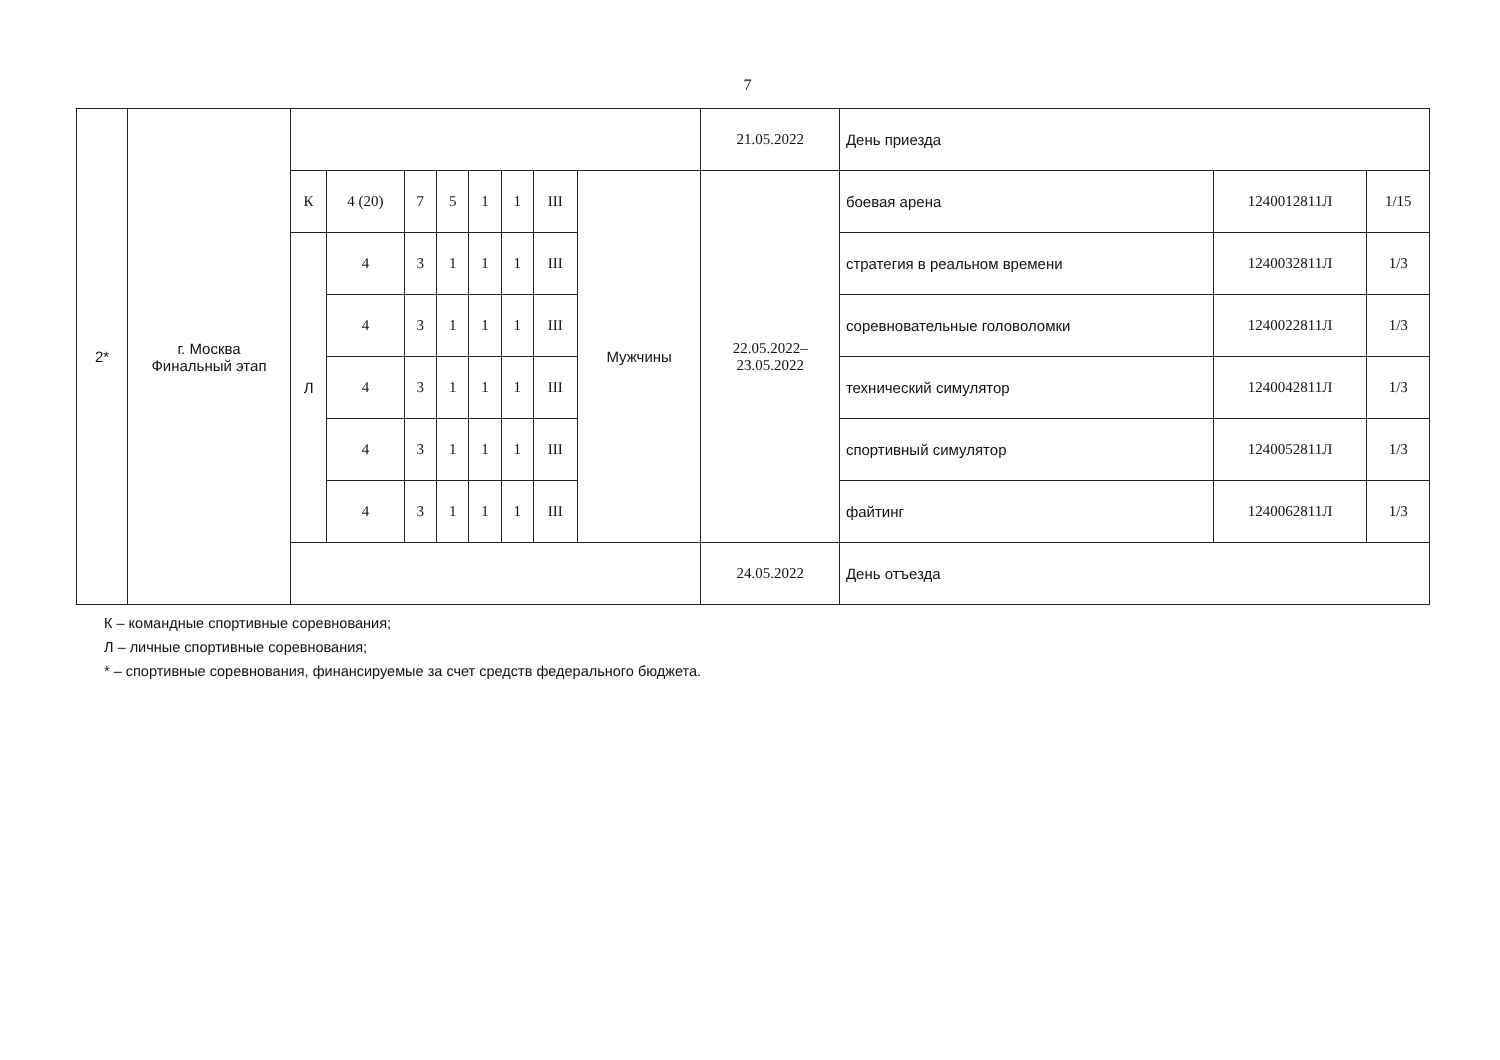7
| 2* | г. Москва Финальный этап | | | | | | | | | 21.05.2022 | День приезда | | |
| | | К | 4 (20) | 7 | 5 | 1 | 1 | III | Мужчины | 22.05.2022– 23.05.2022 | боевая арена | 1240012811Л | 1/15 |
| | | Л | 4 | 3 | 1 | 1 | 1 | III | | | стратегия в реальном времени | 1240032811Л | 1/3 |
| | | | 4 | 3 | 1 | 1 | 1 | III | | | соревновательные головоломки | 1240022811Л | 1/3 |
| | | | 4 | 3 | 1 | 1 | 1 | III | | | технический симулятор | 1240042811Л | 1/3 |
| | | | 4 | 3 | 1 | 1 | 1 | III | | | спортивный симулятор | 1240052811Л | 1/3 |
| | | | 4 | 3 | 1 | 1 | 1 | III | | | файтинг | 1240062811Л | 1/3 |
| | | | | | | | | | | 24.05.2022 | День отъезда | | |
К – командные спортивные соревнования;
Л – личные спортивные соревнования;
* – спортивные соревнования, финансируемые за счет средств федерального бюджета.